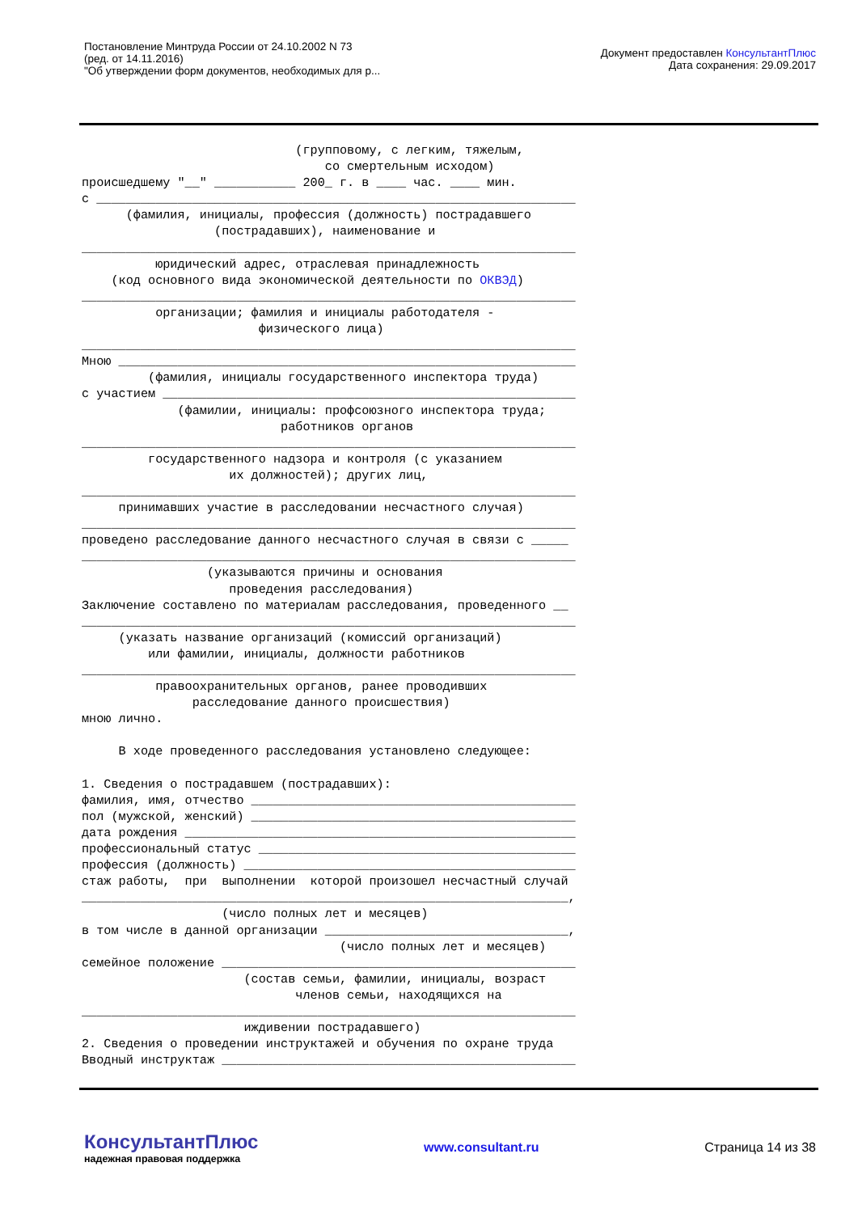Постановление Минтруда России от 24.10.2002 N 73
(ред. от 14.11.2016)
"Об утверждении форм документов, необходимых для р...
Документ предоставлен КонсультантПлюс
Дата сохранения: 29.09.2017
                             (групповому, с легким, тяжелым,
                                 со смертельным исходом)
происшедшему "__" ___________ 200_ г. в ____ час. ____ мин.
с _________________________________________________________________
      (фамилия, инициалы, профессия (должность) пострадавшего
                  (пострадавших), наименование и
___________________________________________________________________
          юридический адрес, отраслевая принадлежность
    (код основного вида экономической деятельности по ОКВЭД)
___________________________________________________________________
          организации; фамилия и инициалы работодателя -
                        физического лица)
___________________________________________________________________
Мною ______________________________________________________________
         (фамилия, инициалы государственного инспектора труда)
с участием ________________________________________________________
             (фамилии, инициалы: профсоюзного инспектора труда;
                           работников органов
___________________________________________________________________
         государственного надзора и контроля (с указанием
                    их должностей); других лиц,
___________________________________________________________________
     принимавших участие в расследовании несчастного случая)
___________________________________________________________________
проведено расследование данного несчастного случая в связи с _____
___________________________________________________________________
                 (указываются причины и основания
                    проведения расследования)
Заключение составлено по материалам расследования, проведенного __
___________________________________________________________________
     (указать название организаций (комиссий организаций)
         или фамилии, инициалы, должности работников
___________________________________________________________________
          правоохранительных органов, ранее проводивших
               расследование данного происшествия)
мною лично.

     В ходе проведенного расследования установлено следующее:

1. Сведения о пострадавшем (пострадавших):
фамилия, имя, отчество ____________________________________________
пол (мужской, женский) ____________________________________________
дата рождения _____________________________________________________
профессиональный статус ___________________________________________
профессия (должность) _____________________________________________
стаж работы,  при  выполнении  которой произошел несчастный случай
__________________________________________________________________,
                   (число полных лет и месяцев)
в том числе в данной организации _________________________________,
                                   (число полных лет и месяцев)
семейное положение ________________________________________________
                      (состав семьи, фамилии, инициалы, возраст
                             членов семьи, находящихся на
___________________________________________________________________
                      иждивении пострадавшего)
2. Сведения о проведении инструктажей и обучения по охране труда
Вводный инструктаж ________________________________________________
КонсультантПлюс
надежная правовая поддержка
www.consultant.ru Страница 14 из 38